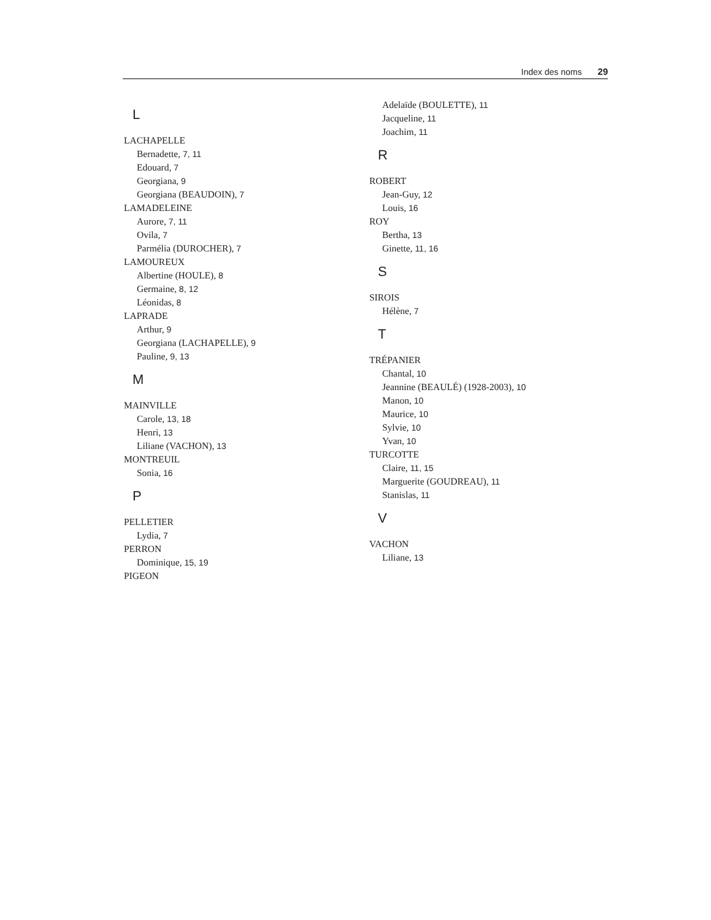Index des noms 29
L
LACHAPELLE
Bernadette, 7, 11
Edouard, 7
Georgiana, 9
Georgiana (BEAUDOIN), 7
LAMADELEINE
Aurore, 7, 11
Ovila, 7
Parmélia (DUROCHER), 7
LAMOUREUX
Albertine (HOULE), 8
Germaine, 8, 12
Léonidas, 8
LAPRADE
Arthur, 9
Georgiana (LACHAPELLE), 9
Pauline, 9, 13
M
MAINVILLE
Carole, 13, 18
Henri, 13
Liliane (VACHON), 13
MONTREUIL
Sonia, 16
P
PELLETIER
Lydia, 7
PERRON
Dominique, 15, 19
PIGEON
Adelaïde (BOULETTE), 11
Jacqueline, 11
Joachim, 11
R
ROBERT
Jean-Guy, 12
Louis, 16
ROY
Bertha, 13
Ginette, 11, 16
S
SIROIS
Hélène, 7
T
TRÉPANIER
Chantal, 10
Jeannine (BEAULÉ) (1928-2003), 10
Manon, 10
Maurice, 10
Sylvie, 10
Yvan, 10
TURCOTTE
Claire, 11, 15
Marguerite (GOUDREAU), 11
Stanislas, 11
V
VACHON
Liliane, 13